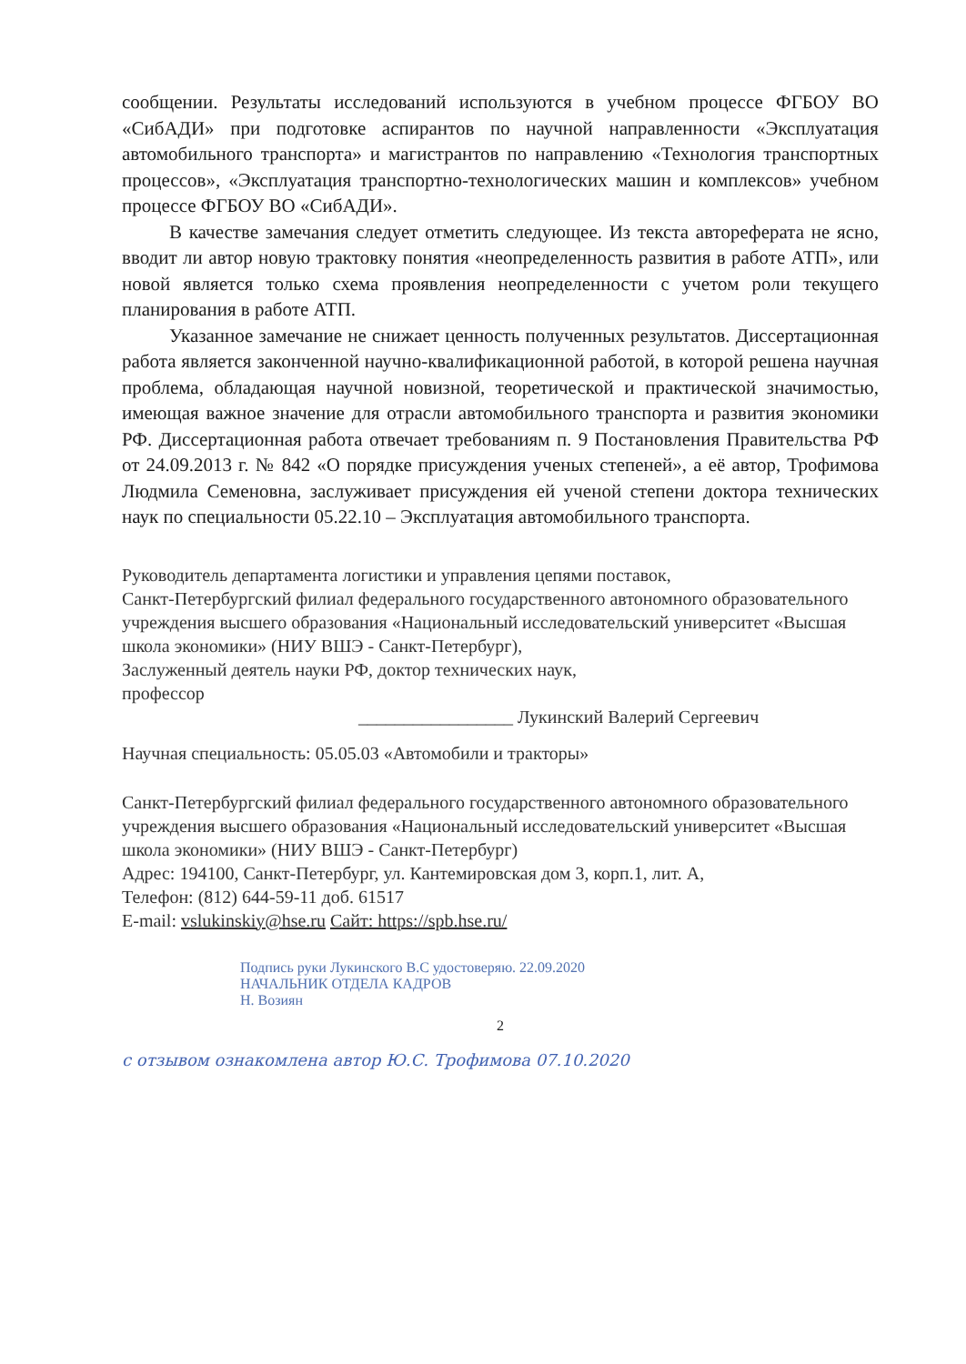сообщении. Результаты исследований используются в учебном процессе ФГБОУ ВО «СибАДИ» при подготовке аспирантов по научной направленности «Эксплуатация автомобильного транспорта» и магистрантов по направлению «Технология транспортных процессов», «Эксплуатация транспортно-технологических машин и комплексов» учебном процессе ФГБОУ ВО «СибАДИ».
В качестве замечания следует отметить следующее. Из текста автореферата не ясно, вводит ли автор новую трактовку понятия «неопределенность развития в работе АТП», или новой является только схема проявления неопределенности с учетом роли текущего планирования в работе АТП.
Указанное замечание не снижает ценность полученных результатов. Диссертационная работа является законченной научно-квалификационной работой, в которой решена научная проблема, обладающая научной новизной, теоретической и практической значимостью, имеющая важное значение для отрасли автомобильного транспорта и развития экономики РФ. Диссертационная работа отвечает требованиям п. 9 Постановления Правительства РФ от 24.09.2013 г. № 842 «О порядке присуждения ученых степеней», а её автор, Трофимова Людмила Семеновна, заслуживает присуждения ей ученой степени доктора технических наук по специальности 05.22.10 – Эксплуатация автомобильного транспорта.
Руководитель департамента логистики и управления цепями поставок,
Санкт-Петербургский филиал федерального государственного автономного образовательного учреждения высшего образования «Национальный исследовательский университет «Высшая школа экономики» (НИУ ВШЭ - Санкт-Петербург),
Заслуженный деятель науки РФ, доктор технических наук,
профессор
_________________ Лукинский Валерий Сергеевич
Научная специальность: 05.05.03 «Автомобили и тракторы»
Санкт-Петербургский филиал федерального государственного автономного образовательного учреждения высшего образования «Национальный исследовательский университет «Высшая школа экономики» (НИУ ВШЭ - Санкт-Петербург)
Адрес: 194100, Санкт-Петербург, ул. Кантемировская дом 3, корп.1, лит. А,
Телефон: (812) 644-59-11 доб. 61517
E-mail: vslukinskiy@hse.ru Сайт: https://spb.hse.ru/
Подпись руки Лукинского В.С удостоверяю. 22.09.2020
НАЧАЛЬНИК ОТДЕЛА КАДРОВ
Н. Возиян
2
с отзывом ознакомлена автор Ю.С. Трофимова 07.10.2020